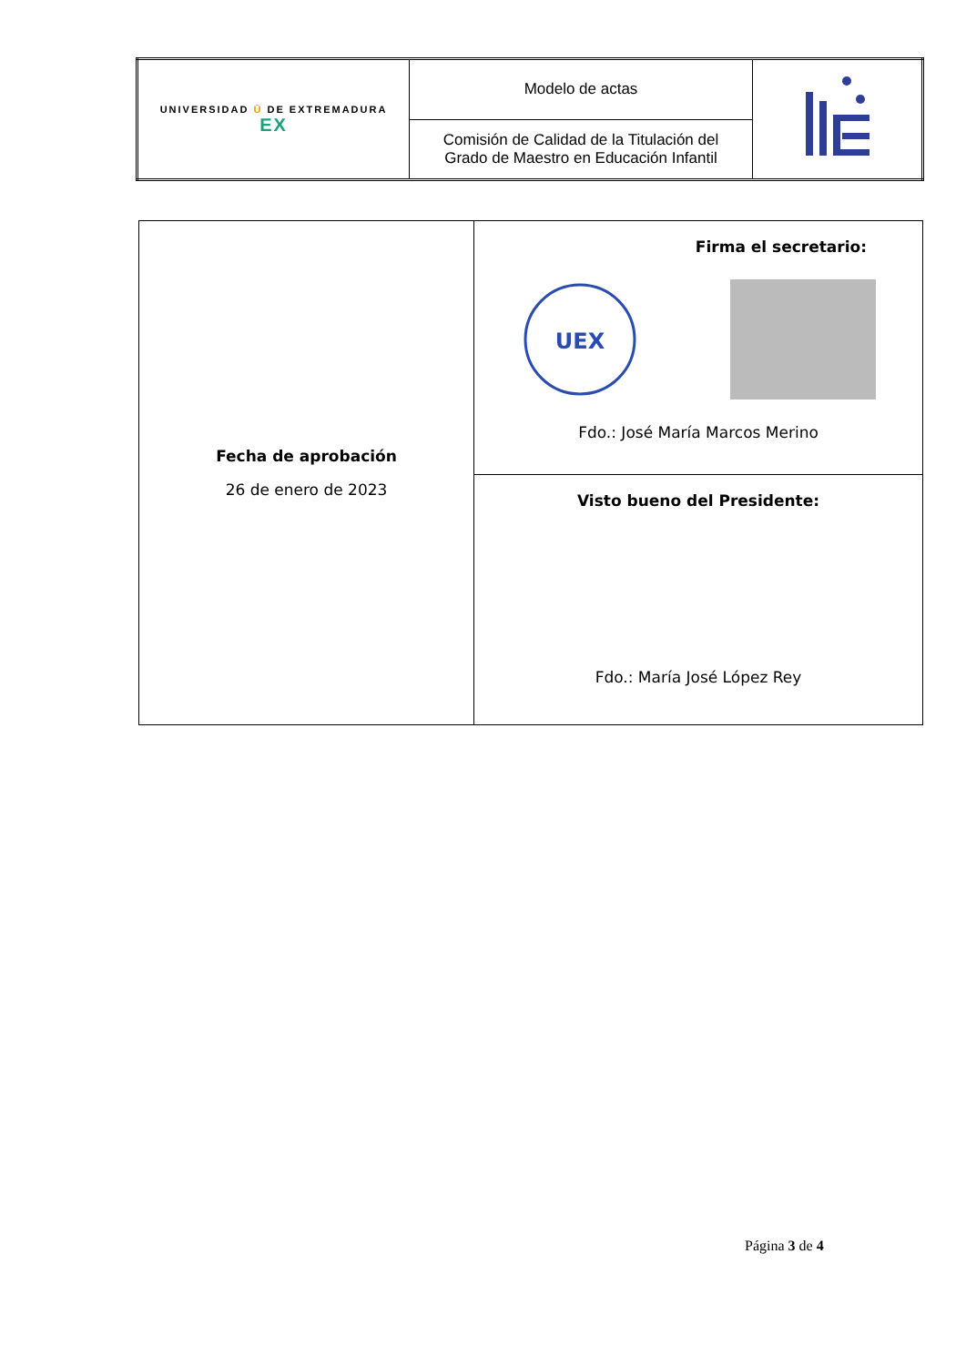| UNIVERSIDAD Ū DE EXTREMADURA EX | Modelo de actas | |
| | Comisión de Calidad de la Titulación del Grado de Maestro en Educación Infantil | |
| Fecha de aprobación 26 de enero de 2023 | Firma el secretario: UEX Fdo.: José María Marcos Merino |
| | Visto bueno del Presidente: Fdo.: María José López Rey |
Página 3 de 4